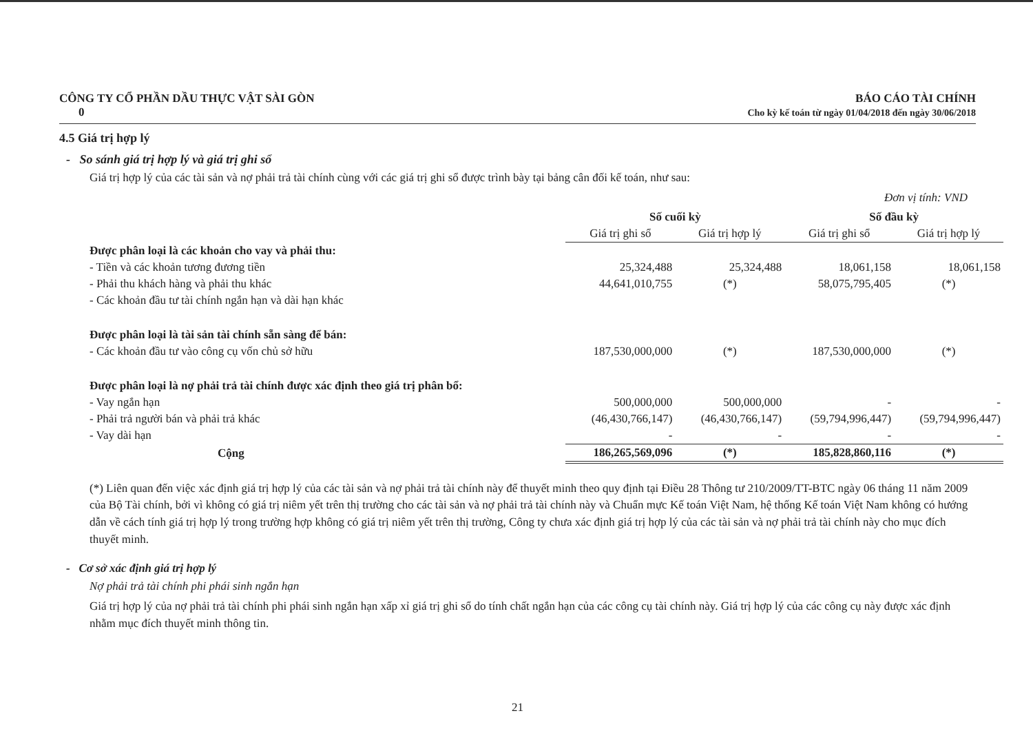CÔNG TY CỔ PHẦN DẦU THỰC VẬT SÀI GÒN
0
BÁO CÁO TÀI CHÍNH
Cho kỳ kế toán từ ngày 01/04/2018 đến ngày 30/06/2018
4.5 Giá trị hợp lý
- So sánh giá trị hợp lý và giá trị ghi sổ
Giá trị hợp lý của các tài sản và nợ phải trả tài chính cùng với các giá trị ghi sổ được trình bày tại bảng cân đối kế toán, như sau:
Đơn vị tính: VND
| | Số cuối kỳ | | Số đầu kỳ | |
| --- | --- | --- | --- | --- |
| | Giá trị ghi sổ | Giá trị hợp lý | Giá trị ghi sổ | Giá trị hợp lý |
| Được phân loại là các khoản cho vay và phải thu: | | | | |
| - Tiền và các khoản tương đương tiền | 25,324,488 | 25,324,488 | 18,061,158 | 18,061,158 |
| - Phải thu khách hàng và phải thu khác | 44,641,010,755 | (*) | 58,075,795,405 | (*) |
| - Các khoản đầu tư tài chính ngắn hạn và dài hạn khác | | | | |
| Được phân loại là tài sản tài chính sẵn sàng để bán: | | | | |
| - Các khoản đầu tư vào công cụ vốn chủ sở hữu | 187,530,000,000 | (*) | 187,530,000,000 | (*) |
| Được phân loại là nợ phải trả tài chính được xác định theo giá trị phân bổ: | | | | |
| - Vay ngắn hạn | 500,000,000 | 500,000,000 | - | - |
| - Phải trả người bán và phải trả khác | (46,430,766,147) | (46,430,766,147) | (59,794,996,447) | (59,794,996,447) |
| - Vay dài hạn | - | - | - | - |
| Cộng | 186,265,569,096 | (*) | 185,828,860,116 | (*) |
(*) Liên quan đến việc xác định giá trị hợp lý của các tài sản và nợ phải trả tài chính này để thuyết minh theo quy định tại Điều 28 Thông tư 210/2009/TT-BTC ngày 06 tháng 11 năm 2009 của Bộ Tài chính, bởi vì không có giá trị niêm yết trên thị trường cho các tài sản và nợ phải trả tài chính này và Chuẩn mực Kế toán Việt Nam, hệ thống Kế toán Việt Nam không có hướng dẫn về cách tính giá trị hợp lý trong trường hợp không có giá trị niêm yết trên thị trường, Công ty chưa xác định giá trị hợp lý của các tài sản và nợ phải trả tài chính này cho mục đích thuyết minh.
- Cơ sở xác định giá trị hợp lý
Nợ phải trả tài chính phi phái sinh ngắn hạn
Giá trị hợp lý của nợ phải trả tài chính phi phái sinh ngắn hạn xấp xỉ giá trị ghi sổ do tính chất ngắn hạn của các công cụ tài chính này. Giá trị hợp lý của các công cụ này được xác định nhằm mục đích thuyết minh thông tin.
21